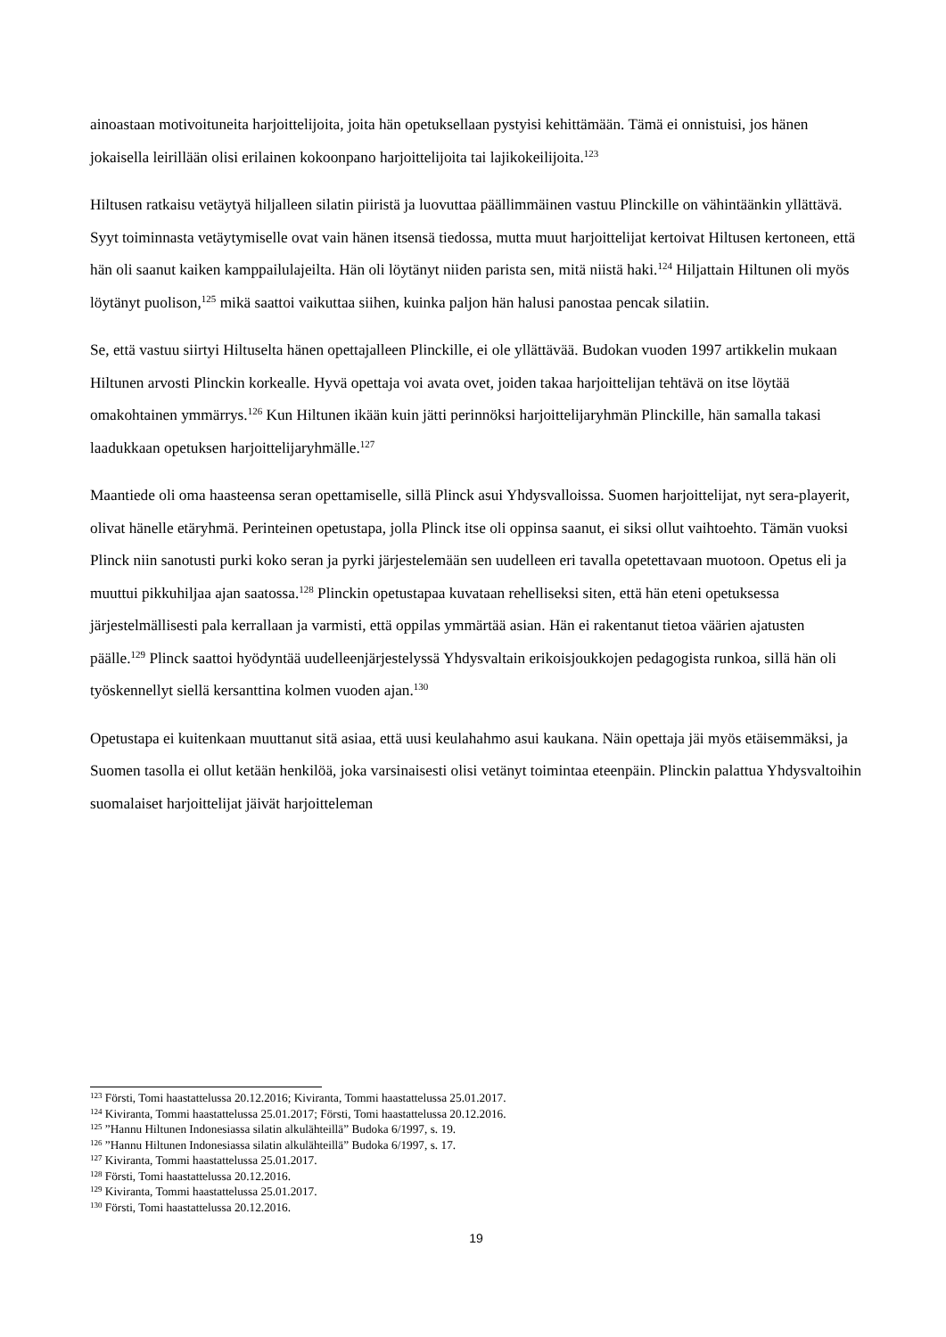ainoastaan motivoituneita harjoittelijoita, joita hän opetuksellaan pystyisi kehittämään. Tämä ei onnistuisi, jos hänen jokaisella leirillään olisi erilainen kokoonpano harjoittelijoita tai lajikokeilijoita.<sup>123</sup>
Hiltusen ratkaisu vetäytyä hiljalleen silatin piiristä ja luovuttaa päällimmäinen vastuu Plinckille on vähintäänkin yllättävä. Syyt toiminnasta vetäytymiselle ovat vain hänen itsensä tiedossa, mutta muut harjoittelijat kertoivat Hiltusen kertoneen, että hän oli saanut kaiken kamppailulajeilta. Hän oli löytänyt niiden parista sen, mitä niistä haki.<sup>124</sup> Hiljattain Hiltunen oli myös löytänyt puolison,<sup>125</sup> mikä saattoi vaikuttaa siihen, kuinka paljon hän halusi panostaa pencak silatiin.
Se, että vastuu siirtyi Hiltuselta hänen opettajalleen Plinckille, ei ole yllättävää. Budokan vuoden 1997 artikkelin mukaan Hiltunen arvosti Plinckin korkealle. Hyvä opettaja voi avata ovet, joiden takaa harjoittelijan tehtävä on itse löytää omakohtainen ymmärrys.<sup>126</sup> Kun Hiltunen ikään kuin jätti perinnöksi harjoittelijaryhmän Plinckille, hän samalla takasi laadukkaan opetuksen harjoittelijaryhmälle.<sup>127</sup>
Maantiede oli oma haasteensa seran opettamiselle, sillä Plinck asui Yhdysvalloissa. Suomen harjoittelijat, nyt sera-playerit, olivat hänelle etäryhmä. Perinteinen opetustapa, jolla Plinck itse oli oppinsa saanut, ei siksi ollut vaihtoehto. Tämän vuoksi Plinck niin sanotusti purki koko seran ja pyrki järjestelemään sen uudelleen eri tavalla opetettavaan muotoon. Opetus eli ja muuttui pikkuhiljaa ajan saatossa.<sup>128</sup> Plinckin opetustapaa kuvataan rehelliseksi siten, että hän eteni opetuksessa järjestelmällisesti pala kerrallaan ja varmisti, että oppilas ymmärtää asian. Hän ei rakentanut tietoa väärien ajatusten päälle.<sup>129</sup> Plinck saattoi hyödyntää uudelleenjärjestelyssä Yhdysvaltain erikoisjoukkojen pedagogista runkoa, sillä hän oli työskennellyt siellä kersanttina kolmen vuoden ajan.<sup>130</sup>
Opetustapa ei kuitenkaan muuttanut sitä asiaa, että uusi keulahahmo asui kaukana. Näin opettaja jäi myös etäisemmäksi, ja Suomen tasolla ei ollut ketään henkilöä, joka varsinaisesti olisi vetänyt toimintaa eteenpäin. Plinckin palattua Yhdysvaltoihin suomalaiset harjoittelijat jäivät harjoitteleman
<sup>123</sup> Försti, Tomi haastattelussa 20.12.2016; Kiviranta, Tommi haastattelussa 25.01.2017.
<sup>124</sup> Kiviranta, Tommi haastattelussa 25.01.2017; Försti, Tomi haastattelussa 20.12.2016.
<sup>125</sup> ”Hannu Hiltunen Indonesiassa silatin alkulähteillä” Budoka 6/1997, s. 19.
<sup>126</sup> ”Hannu Hiltunen Indonesiassa silatin alkulähteillä” Budoka 6/1997, s. 17.
<sup>127</sup> Kiviranta, Tommi haastattelussa 25.01.2017.
<sup>128</sup> Försti, Tomi haastattelussa 20.12.2016.
<sup>129</sup> Kiviranta, Tommi haastattelussa 25.01.2017.
<sup>130</sup> Försti, Tomi haastattelussa 20.12.2016.
19